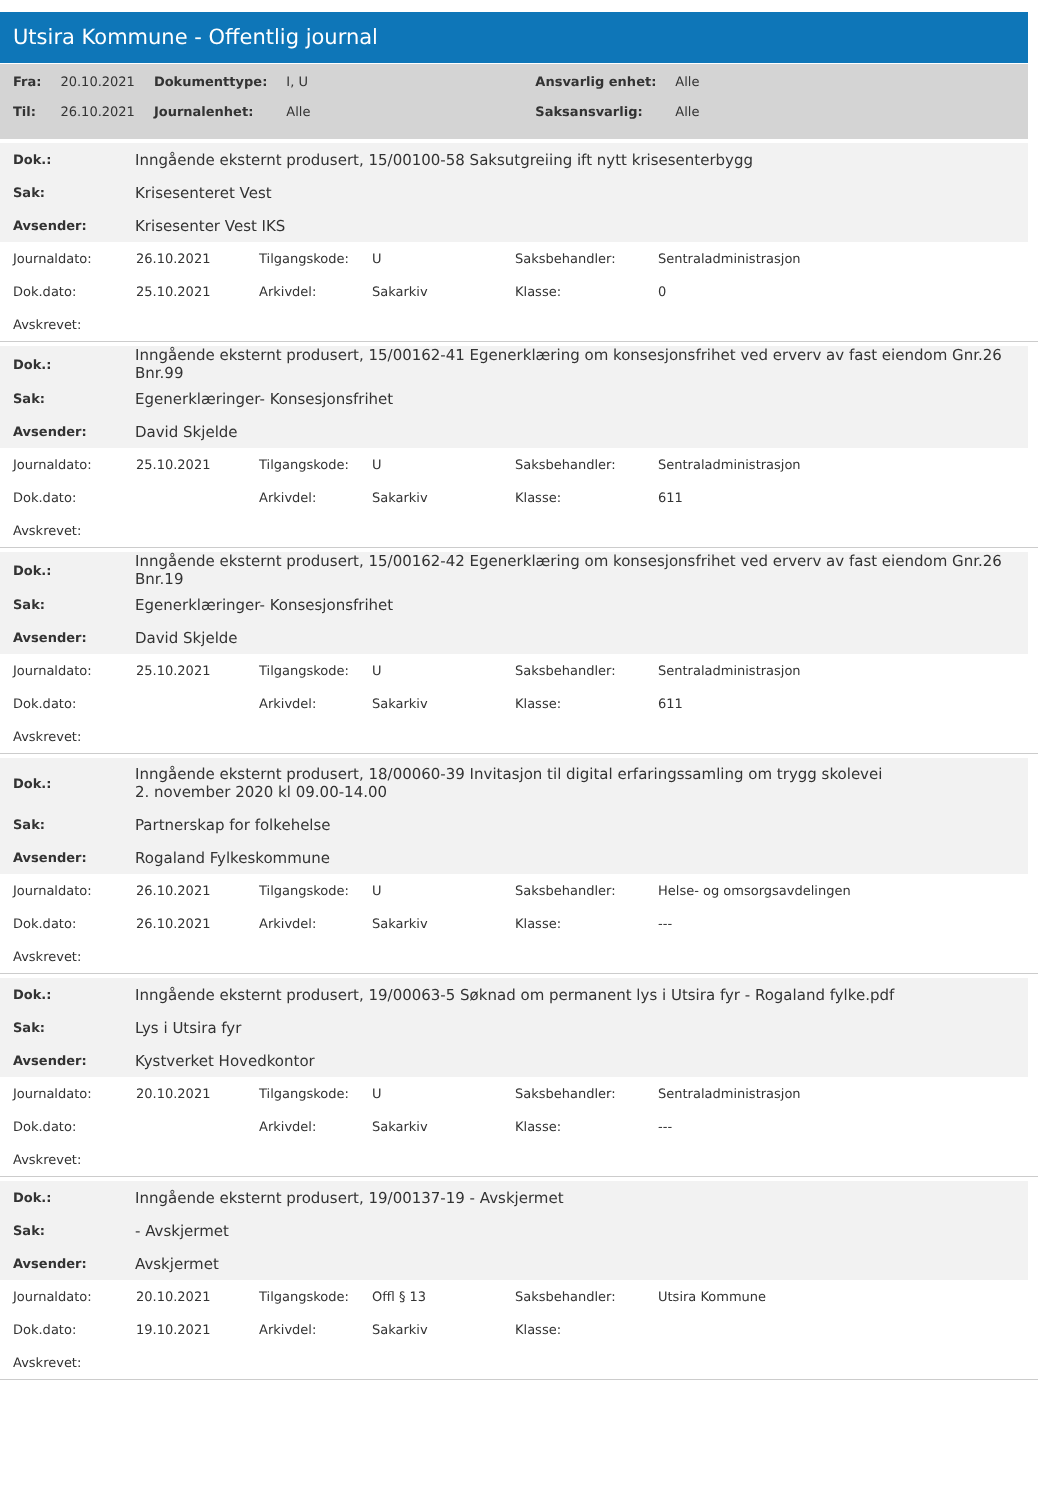Utsira Kommune - Offentlig journal
| Fra: | 20.10.2021 | Dokumenttype: | I, U | Ansvarlig enhet: | Alle |
| Til: | 26.10.2021 | Journalenhet: | Alle | Saksansvarlig: | Alle |
| Dok.: | Inngående eksternt produsert, 15/00100-58 Saksutgreiing ift nytt krisesenterbygg |
| Sak: | Krisesenteret Vest |
| Avsender: | Krisesenter Vest IKS |
| Journaldato: | 26.10.2021 | Tilgangskode: | U | Saksbehandler: | Sentraladministrasjon |
| Dok.dato: | 25.10.2021 | Arkivdel: | Sakarkiv | Klasse: | 0 |
| Avskrevet: | | | | | |
| Dok.: | Inngående eksternt produsert, 15/00162-41 Egenerklæring om konsesjonsfrihet ved erverv av fast eiendom Gnr.26 Bnr.99 |
| Sak: | Egenerklæringer- Konsesjonsfrihet |
| Avsender: | David Skjelde |
| Journaldato: | 25.10.2021 | Tilgangskode: | U | Saksbehandler: | Sentraladministrasjon |
| Dok.dato: | | Arkivdel: | Sakarkiv | Klasse: | 611 |
| Avskrevet: | | | | | |
| Dok.: | Inngående eksternt produsert, 15/00162-42 Egenerklæring om konsesjonsfrihet ved erverv av fast eiendom Gnr.26 Bnr.19 |
| Sak: | Egenerklæringer- Konsesjonsfrihet |
| Avsender: | David Skjelde |
| Journaldato: | 25.10.2021 | Tilgangskode: | U | Saksbehandler: | Sentraladministrasjon |
| Dok.dato: | | Arkivdel: | Sakarkiv | Klasse: | 611 |
| Avskrevet: | | | | | |
| Dok.: | Inngående eksternt produsert, 18/00060-39 Invitasjon til digital erfaringssamling om trygg skolevei 2. november 2020 kl 09.00-14.00 |
| Sak: | Partnerskap for folkehelse |
| Avsender: | Rogaland Fylkeskommune |
| Journaldato: | 26.10.2021 | Tilgangskode: | U | Saksbehandler: | Helse- og omsorgsavdelingen |
| Dok.dato: | 26.10.2021 | Arkivdel: | Sakarkiv | Klasse: | --- |
| Avskrevet: | | | | | |
| Dok.: | Inngående eksternt produsert, 19/00063-5 Søknad om permanent lys i Utsira fyr - Rogaland fylke.pdf |
| Sak: | Lys i Utsira fyr |
| Avsender: | Kystverket Hovedkontor |
| Journaldato: | 20.10.2021 | Tilgangskode: | U | Saksbehandler: | Sentraladministrasjon |
| Dok.dato: | | Arkivdel: | Sakarkiv | Klasse: | --- |
| Avskrevet: | | | | | |
| Dok.: | Inngående eksternt produsert, 19/00137-19 - Avskjermet |
| Sak: | - Avskjermet |
| Avsender: | Avskjermet |
| Journaldato: | 20.10.2021 | Tilgangskode: | Offl § 13 | Saksbehandler: | Utsira Kommune |
| Dok.dato: | 19.10.2021 | Arkivdel: | Sakarkiv | Klasse: | |
| Avskrevet: | | | | | |